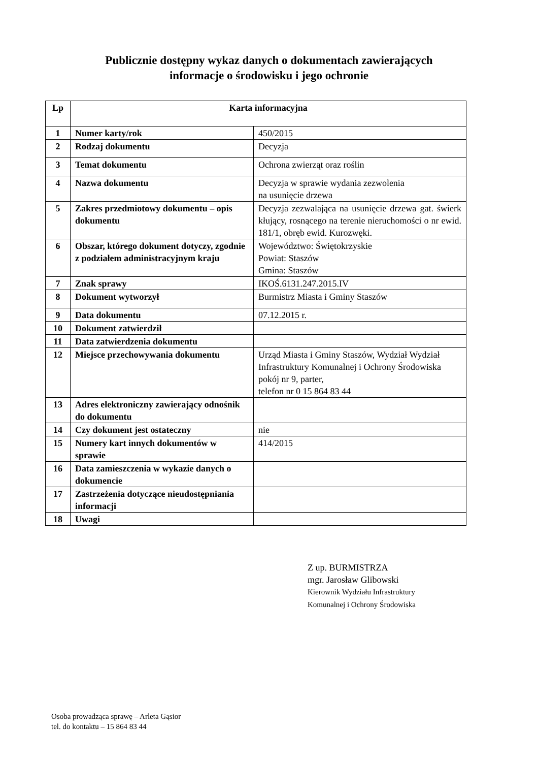Publicznie dostępny wykaz danych o dokumentach zawierających
informacje o środowisku i jego ochronie
| Lp | Karta informacyjna | |
| --- | --- | --- |
| 1 | Numer karty/rok | 450/2015 |
| 2 | Rodzaj dokumentu | Decyzja |
| 3 | Temat dokumentu | Ochrona zwierząt oraz roślin |
| 4 | Nazwa dokumentu | Decyzja w sprawie wydania zezwolenia na usunięcie drzewa |
| 5 | Zakres przedmiotowy dokumentu – opis dokumentu | Decyzja zezwalająca na usunięcie drzewa gat. świerk kłujący, rosnącego na terenie nieruchomości o nr ewid. 181/1, obręb ewid. Kurozwęki. |
| 6 | Obszar, którego dokument dotyczy, zgodnie z podziałem administracyjnym kraju | Województwo: Świętokrzyskie Powiat: Staszów Gmina: Staszów |
| 7 | Znak sprawy | IKOŚ.6131.247.2015.IV |
| 8 | Dokument wytworzył | Burmistrz Miasta i Gminy Staszów |
| 9 | Data dokumentu | 07.12.2015 r. |
| 10 | Dokument zatwierdził | |
| 11 | Data zatwierdzenia dokumentu | |
| 12 | Miejsce przechowywania dokumentu | Urząd Miasta i Gminy Staszów, Wydział Wydział Infrastruktury Komunalnej i Ochrony Środowiska pokój nr 9, parter, telefon nr 0 15 864 83 44 |
| 13 | Adres elektroniczny zawierający odnośnik do dokumentu | |
| 14 | Czy dokument jest ostateczny | nie |
| 15 | Numery kart innych dokumentów w sprawie | 414/2015 |
| 16 | Data zamieszczenia w wykazie danych o dokumencie | |
| 17 | Zastrzeżenia dotyczące nieudostępniania informacji | |
| 18 | Uwagi | |
Z up. BURMISTRZA
mgr. Jarosław Glibowski
Kierownik Wydziału Infrastruktury
Komunalnej i Ochrony Środowiska
Osoba prowadząca sprawę – Arleta Gąsior
tel. do kontaktu – 15 864 83 44